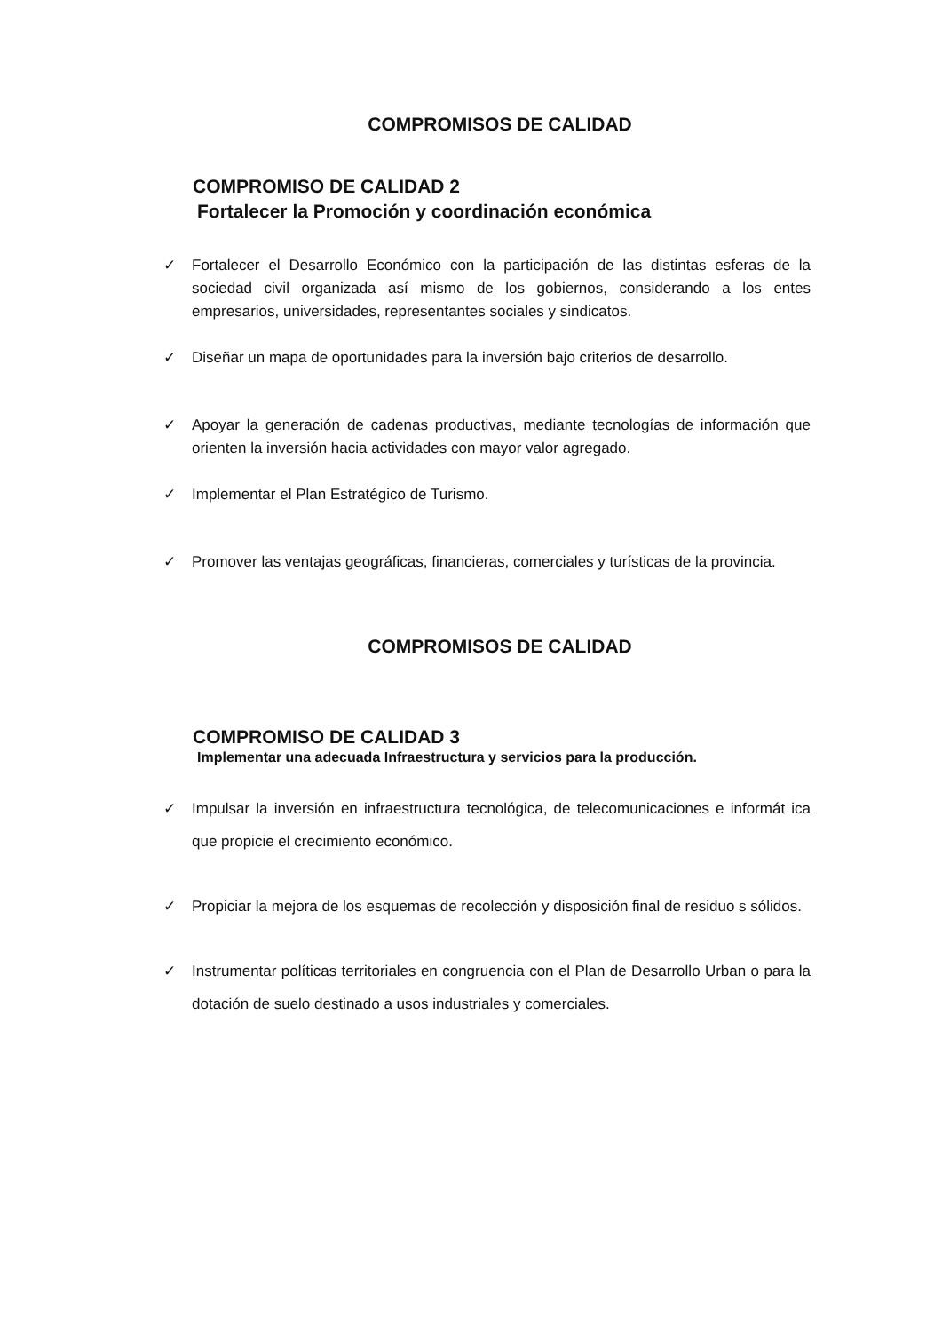COMPROMISOS DE CALIDAD
COMPROMISO DE CALIDAD 2
Fortalecer la Promoción y coordinación económica
✓ Fortalecer el Desarrollo Económico con la participación de las distintas esferas de la sociedad civil organizada así mismo de los gobiernos, considerando a los entes empresarios, universidades, representantes sociales y sindicatos.
✓ Diseñar un mapa de oportunidades para la inversión bajo criterios de desarrollo.
✓ Apoyar la generación de cadenas productivas, mediante tecnologías de información que orienten la inversión hacia actividades con mayor valor agregado.
✓ Implementar el Plan Estratégico de Turismo.
✓ Promover las ventajas geográficas, financieras, comerciales y turísticas de la provincia.
COMPROMISOS DE CALIDAD
COMPROMISO DE CALIDAD 3
Implementar una adecuada Infraestructura y servicios para la producción.
✓ Impulsar la inversión en infraestructura tecnológica, de telecomunicaciones e informát ica que propicie el crecimiento económico.
✓ Propiciar la mejora de los esquemas de recolección y disposición final de residuo s sólidos.
✓ Instrumentar políticas territoriales en congruencia con el Plan de Desarrollo Urban o para la dotación de suelo destinado a usos industriales y comerciales.